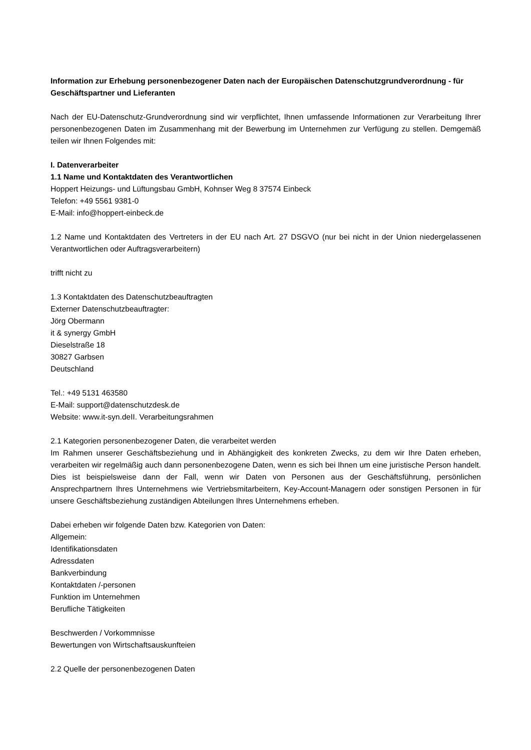Information zur Erhebung personenbezogener Daten nach der Europäischen Datenschutzgrundverordnung - für Geschäftspartner und Lieferanten
Nach der EU-Datenschutz-Grundverordnung sind wir verpflichtet, Ihnen umfassende Informationen zur Verarbeitung Ihrer personenbezogenen Daten im Zusammenhang mit der Bewerbung im Unternehmen zur Verfügung zu stellen. Demgemäß teilen wir Ihnen Folgendes mit:
I. Datenverarbeiter
1.1 Name und Kontaktdaten des Verantwortlichen
Hoppert Heizungs- und Lüftungsbau GmbH, Kohnser Weg 8 37574 Einbeck
Telefon: +49 5561 9381-0
E-Mail: info@hoppert-einbeck.de
1.2 Name und Kontaktdaten des Vertreters in der EU nach Art. 27 DSGVO (nur bei nicht in der Union niedergelassenen Verantwortlichen oder Auftragsverarbeitern)
trifft nicht zu
1.3 Kontaktdaten des Datenschutzbeauftragten
Externer Datenschutzbeauftragter:
Jörg Obermann
it & synergy GmbH
Dieselstraße 18
30827 Garbsen
Deutschland
Tel.: +49 5131 463580
E-Mail: support@datenschutzdesk.de
Website: www.it-syn.deII. Verarbeitungsrahmen
2.1 Kategorien personenbezogener Daten, die verarbeitet werden
Im Rahmen unserer Geschäftsbeziehung und in Abhängigkeit des konkreten Zwecks, zu dem wir Ihre Daten erheben, verarbeiten wir regelmäßig auch dann personenbezogene Daten, wenn es sich bei Ihnen um eine juristische Person handelt. Dies ist beispielsweise dann der Fall, wenn wir Daten von Personen aus der Geschäftsführung, persönlichen Ansprechpartnern Ihres Unternehmens wie Vertriebsmitarbeitern, Key-Account-Managern oder sonstigen Personen in für unsere Geschäftsbeziehung zuständigen Abteilungen Ihres Unternehmens erheben.
Dabei erheben wir folgende Daten bzw. Kategorien von Daten:
Allgemein:
Identifikationsdaten
Adressdaten
Bankverbindung
Kontaktdaten /-personen
Funktion im Unternehmen
Berufliche Tätigkeiten
Beschwerden / Vorkommnisse
Bewertungen von Wirtschaftsauskunfteien
2.2 Quelle der personenbezogenen Daten